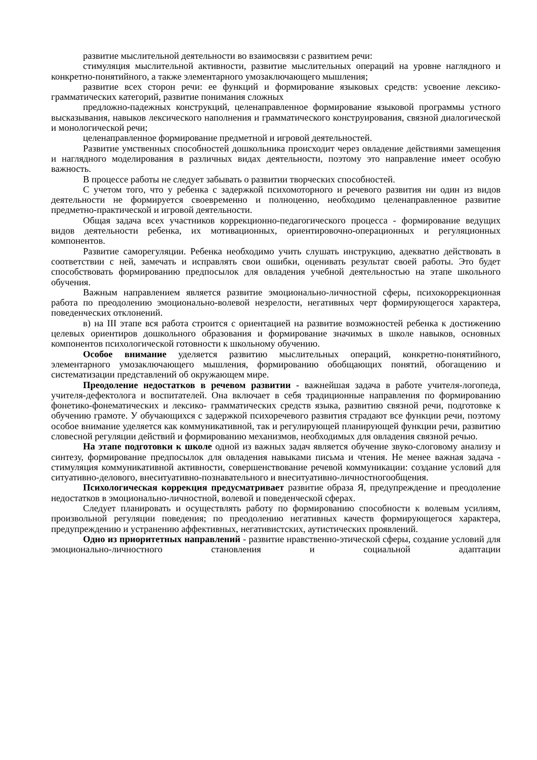развитие мыслительной деятельности во взаимосвязи с развитием речи:
стимуляция мыслительной активности, развитие мыслительных операций на уровне наглядного и конкретно-понятийного, а также элементарного умозаключающего мышления;
развитие всех сторон речи: ее функций и формирование языковых средств: усвоение лексико-грамматических категорий, развитие понимания сложных
предложно-падежных конструкций, целенаправленное формирование языковой программы устного высказывания, навыков лексического наполнения и грамматического конструирования, связной диалогической и монологической речи;
целенаправленное формирование предметной и игровой деятельностей.
Развитие умственных способностей дошкольника происходит через овладение действиями замещения и наглядного моделирования в различных видах деятельности, поэтому это направление имеет особую важность.
В процессе работы не следует забывать о развитии творческих способностей.
С учетом того, что у ребенка с задержкой психомоторного и речевого развития ни один из видов деятельности не формируется своевременно и полноценно, необходимо целенаправленное развитие предметно-практической и игровой деятельности.
Общая задача всех участников коррекционно-педагогического процесса - формирование ведущих видов деятельности ребенка, их мотивационных, ориентировочно-операционных и регуляционных компонентов.
Развитие саморегуляции. Ребенка необходимо учить слушать инструкцию, адекватно действовать в соответствии с ней, замечать и исправлять свои ошибки, оценивать результат своей работы. Это будет способствовать формированию предпосылок для овладения учебной деятельностью на этапе школьного обучения.
Важным направлением является развитие эмоционально-личностной сферы, психокоррекционная работа по преодолению эмоционально-волевой незрелости, негативных черт формирующегося характера, поведенческих отклонений.
в) на III этапе вся работа строится с ориентацией на развитие возможностей ребенка к достижению целевых ориентиров дошкольного образования и формирование значимых в школе навыков, основных компонентов психологической готовности к школьному обучению.
Особое внимание уделяется развитию мыслительных операций, конкретно-понятийного, элементарного умозаключающего мышления, формированию обобщающих понятий, обогащению и систематизации представлений об окружающем мире.
Преодоление недостатков в речевом развитии - важнейшая задача в работе учителя-логопеда, учителя-дефектолога и воспитателей. Она включает в себя традиционные направления по формированию фонетико-фонематических и лексико- грамматических средств языка, развитию связной речи, подготовке к обучению грамоте. У обучающихся с задержкой психоречевого развития страдают все функции речи, поэтому особое внимание уделяется как коммуникативной, так и регулирующей планирующей функции речи, развитию словесной регуляции действий и формированию механизмов, необходимых для овладения связной речью.
На этапе подготовки к школе одной из важных задач является обучение звуко-слоговому анализу и синтезу, формирование предпосылок для овладения навыками письма и чтения. Не менее важная задача - стимуляция коммуникативной активности, совершенствование речевой коммуникации: создание условий для ситуативно-делового, внеситуативно-познавательного и внеситуативно-личностногообщения.
Психологическая коррекция предусматривает развитие образа Я, предупреждение и преодоление недостатков в эмоционально-личностной, волевой и поведенческой сферах.
Следует планировать и осуществлять работу по формированию способности к волевым усилиям, произвольной регуляции поведения; по преодолению негативных качеств формирующегося характера, предупреждению и устранению аффективных, негативистских, аутистических проявлений.
Одно из приоритетных направлений - развитие нравственно-этической сферы, создание условий для эмоционально-личностного становления и социальной адаптации